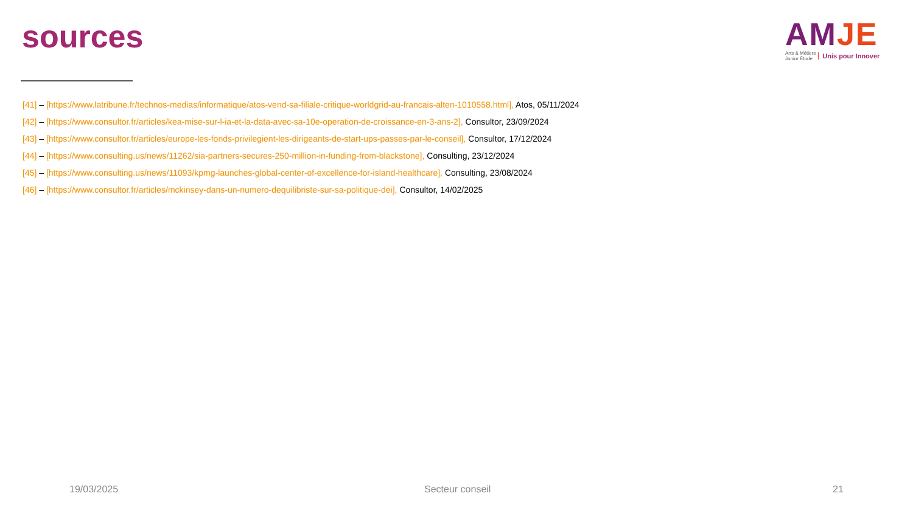sources
AM JE
Arts & Métiers
Junior Étude Unis pour Innover
[41] – [https://www.latribune.fr/technos-medias/informatique/atos-vend-sa-filiale-critique-worldgrid-au-francais-alten-1010558.html], Atos, 05/11/2024
[42] – [https://www.consultor.fr/articles/kea-mise-sur-l-ia-et-la-data-avec-sa-10e-operation-de-croissance-en-3-ans-2], Consultor, 23/09/2024
[43] – [https://www.consultor.fr/articles/europe-les-fonds-privilegient-les-dirigeants-de-start-ups-passes-par-le-conseil], Consultor, 17/12/2024
[44] – [https://www.consulting.us/news/11262/sia-partners-secures-250-million-in-funding-from-blackstone], Consulting, 23/12/2024
[45] – [https://www.consulting.us/news/11093/kpmg-launches-global-center-of-excellence-for-island-healthcare], Consulting, 23/08/2024
[46] – [https://www.consultor.fr/articles/mckinsey-dans-un-numero-dequilibriste-sur-sa-politique-dei], Consultor, 14/02/2025
19/03/2025 Secteur conseil 21